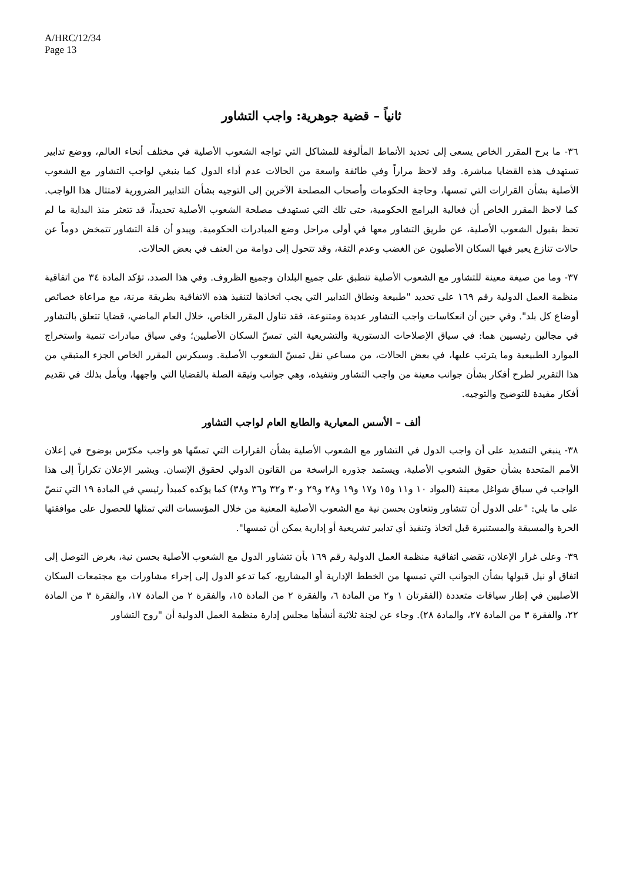A/HRC/12/34
Page 13
ثانياً – قضية جوهرية: واجب التشاور
٣٦- ما برح المقرر الخاص يسعى إلى تحديد الأنماط المألوفة للمشاكل التي تواجه الشعوب الأصلية في مختلف أنحاء العالم، ووضع تدابير تستهدف هذه القضايا مباشرة. وقد لاحظ مراراً وفي طائفة واسعة من الحالات عدم أداء الدول كما ينبغي لواجب التشاور مع الشعوب الأصلية بشأن القرارات التي تمسها، وحاجة الحكومات وأصحاب المصلحة الآخرين إلى التوجيه بشأن التدابير الضرورية لامتثال هذا الواجب. كما لاحظ المقرر الخاص أن فعالية البرامج الحكومية، حتى تلك التي تستهدف مصلحة الشعوب الأصلية تحديداً، قد تتعثر منذ البداية ما لم تحظ بقبول الشعوب الأصلية، عن طريق التشاور معها في أولى مراحل وضع المبادرات الحكومية. ويبدو أن قلة التشاور تتمخض دوماً عن حالات تنازع يعبر فيها السكان الأصليون عن الغضب وعدم الثقة، وقد تتحول إلى دوامة من العنف في بعض الحالات.
٣٧- وما من صيغة معينة للتشاور مع الشعوب الأصلية تنطبق على جميع البلدان وجميع الظروف. وفي هذا الصدد، تؤكد المادة ٣٤ من اتفاقية منظمة العمل الدولية رقم ١٦٩ على تحديد "طبيعة ونطاق التدابير التي يجب اتخاذها لتنفيذ هذه الاتفاقية بطريقة مرنة، مع مراعاة خصائص أوضاع كل بلد". وفي حين أن انعكاسات واجب التشاور عديدة ومتنوعة، فقد تناول المقرر الخاص، خلال العام الماضي، قضايا تتعلق بالتشاور في مجالين رئيسيين هما: في سياق الإصلاحات الدستورية والتشريعية التي تمسّ السكان الأصليين؛ وفي سياق مبادرات تنمية واستخراج الموارد الطبيعية وما يترتب عليها، في بعض الحالات، من مساعي نقل تمسّ الشعوب الأصلية. وسيكرس المقرر الخاص الجزء المتبقي من هذا التقرير لطرح أفكار بشأن جوانب معينة من واجب التشاور وتنفيذه، وهي جوانب وثيقة الصلة بالقضايا التي واجهها، ويأمل بذلك في تقديم أفكار مفيدة للتوضيح والتوجيه.
ألف – الأسس المعيارية والطابع العام لواجب التشاور
٣٨- ينبغي التشديد على أن واجب الدول في التشاور مع الشعوب الأصلية بشأن القرارات التي تمسّها هو واجب مكرّس بوضوح في إعلان الأمم المتحدة بشأن حقوق الشعوب الأصلية، ويستمد جذوره الراسخة من القانون الدولي لحقوق الإنسان. ويشير الإعلان تكراراً إلى هذا الواجب في سياق شواغل معينة (المواد ١٠ و١١ و١٥ و١٧ و١٩ و٢٨ و٢٩ و٣٠ و٣٢ و٣٦ و٣٨) كما يؤكده كمبدأ رئيسي في المادة ١٩ التي تنصّ على ما يلي: "على الدول أن تتشاور وتتعاون بحسن نية مع الشعوب الأصلية المعنية من خلال المؤسسات التي تمثلها للحصول على موافقتها الحرة والمسبقة والمستنيرة قبل اتخاذ وتنفيذ أي تدابير تشريعية أو إدارية يمكن أن تمسها".
٣٩- وعلى غرار الإعلان، تقضي اتفاقية منظمة العمل الدولية رقم ١٦٩ بأن تتشاور الدول مع الشعوب الأصلية بحسن نية، بغرض التوصل إلى اتفاق أو نيل قبولها بشأن الجوانب التي تمسها من الخطط الإدارية أو المشاريع، كما تدعو الدول إلى إجراء مشاورات مع مجتمعات السكان الأصليين في إطار سياقات متعددة (الفقرتان ١ و٢ من المادة ٦، والفقرة ٢ من المادة ١٥، والفقرة ٢ من المادة ١٧، والفقرة ٣ من المادة ٢٢، والفقرة ٣ من المادة ٢٧، والمادة ٢٨). وجاء عن لجنة ثلاثية أنشأها مجلس إدارة منظمة العمل الدولية أن "روح التشاور